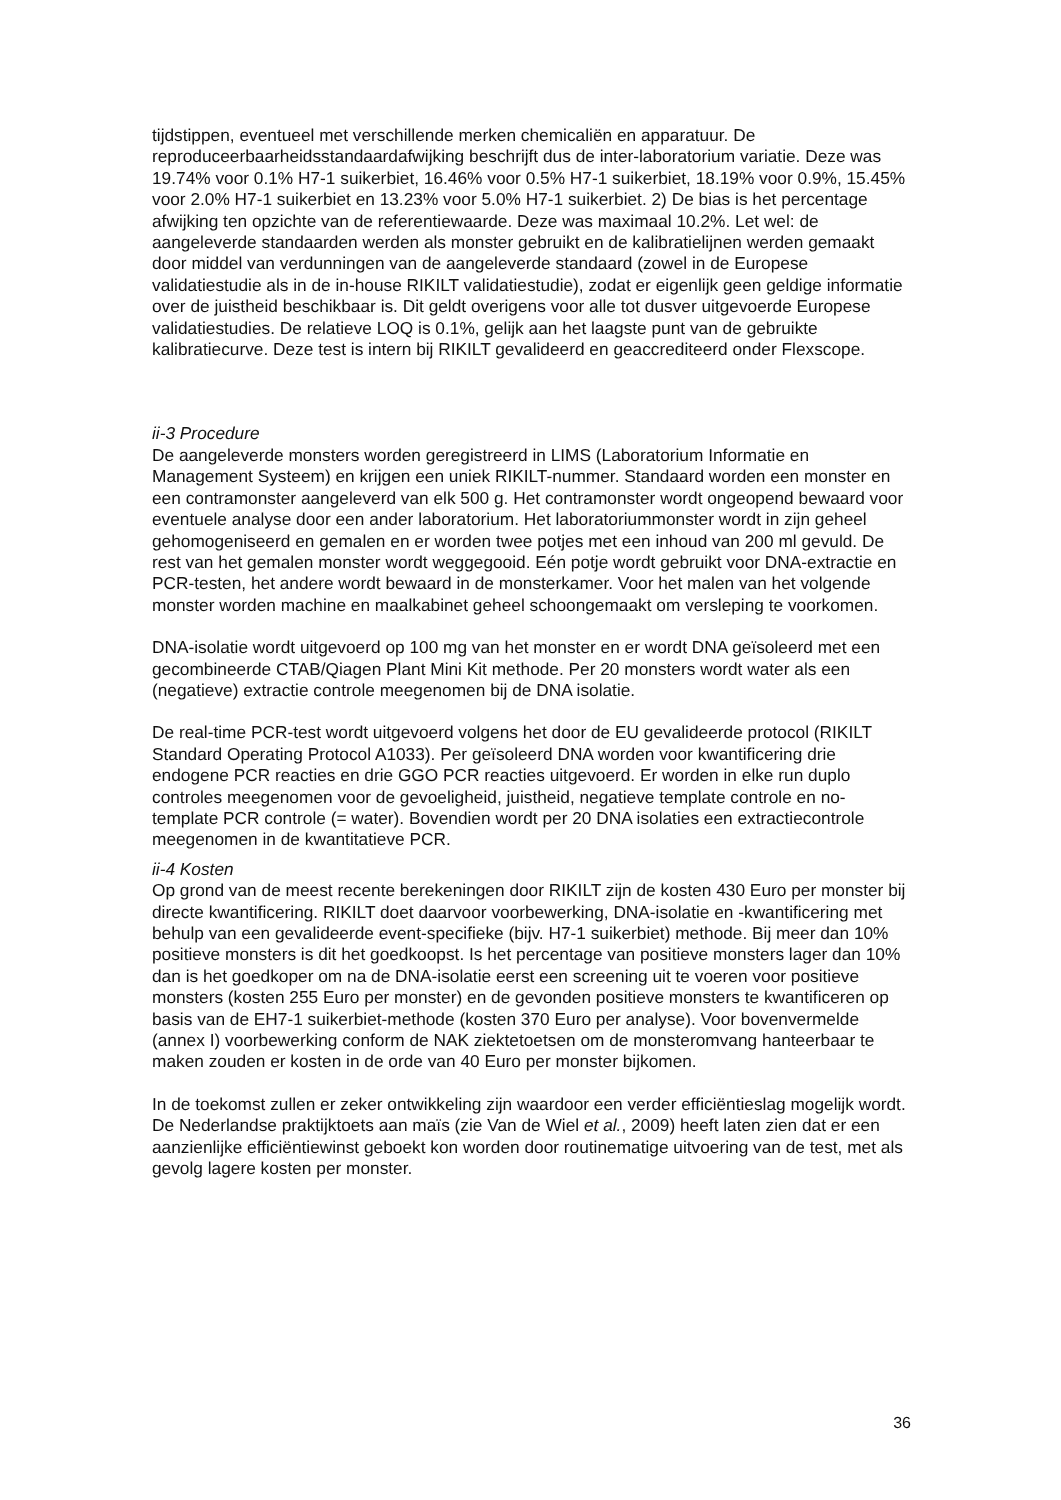tijdstippen, eventueel met verschillende merken chemicaliën en apparatuur. De reproduceerbaarheidsstandaardafwijking beschrijft dus de inter-laboratorium variatie. Deze was 19.74% voor 0.1% H7-1 suikerbiet, 16.46% voor 0.5% H7-1 suikerbiet, 18.19% voor 0.9%, 15.45% voor 2.0% H7-1 suikerbiet en 13.23% voor 5.0% H7-1 suikerbiet. 2) De bias is het percentage afwijking ten opzichte van de referentiewaarde. Deze was maximaal 10.2%. Let wel: de aangeleverde standaarden werden als monster gebruikt en de kalibratielijnen werden gemaakt door middel van verdunningen van de aangeleverde standaard (zowel in de Europese validatiestudie als in de in-house RIKILT validatiestudie), zodat er eigenlijk geen geldige informatie over de juistheid beschikbaar is. Dit geldt overigens voor alle tot dusver uitgevoerde Europese validatiestudies. De relatieve LOQ is 0.1%, gelijk aan het laagste punt van de gebruikte kalibratiecurve. Deze test is intern bij RIKILT gevalideerd en geaccrediteerd onder Flexscope.
ii-3 Procedure
De aangeleverde monsters worden geregistreerd in LIMS (Laboratorium Informatie en Management Systeem) en krijgen een uniek RIKILT-nummer. Standaard worden een monster en een contramonster aangeleverd van elk 500 g. Het contramonster wordt ongeopend bewaard voor eventuele analyse door een ander laboratorium. Het laboratoriummonster wordt in zijn geheel gehomogeniseerd en gemalen en er worden twee potjes met een inhoud van 200 ml gevuld. De rest van het gemalen monster wordt weggegooid. Eén potje wordt gebruikt voor DNA-extractie en PCR-testen, het andere wordt bewaard in de monsterkamer. Voor het malen van het volgende monster worden machine en maalkabinet geheel schoongemaakt om versleping te voorkomen.
DNA-isolatie wordt uitgevoerd op 100 mg van het monster en er wordt DNA geïsoleerd met een gecombineerde CTAB/Qiagen Plant Mini Kit methode. Per 20 monsters wordt water als een (negatieve) extractie controle meegenomen bij de DNA isolatie.
De real-time PCR-test wordt uitgevoerd volgens het door de EU gevalideerde protocol (RIKILT Standard Operating Protocol A1033). Per geïsoleerd DNA worden voor kwantificering drie endogene PCR reacties en drie GGO PCR reacties uitgevoerd. Er worden in elke run duplo controles meegenomen voor de gevoeligheid, juistheid, negatieve template controle en no-template PCR controle (= water). Bovendien wordt per 20 DNA isolaties een extractiecontrole meegenomen in de kwantitatieve PCR.
ii-4 Kosten
Op grond van de meest recente berekeningen door RIKILT zijn de kosten 430 Euro per monster bij directe kwantificering. RIKILT doet daarvoor voorbewerking, DNA-isolatie en -kwantificering met behulp van een gevalideerde event-specifieke (bijv. H7-1 suikerbiet) methode. Bij meer dan 10% positieve monsters is dit het goedkoopst. Is het percentage van positieve monsters lager dan 10% dan is het goedkoper om na de DNA-isolatie eerst een screening uit te voeren voor positieve monsters (kosten 255 Euro per monster) en de gevonden positieve monsters te kwantificeren op basis van de EH7-1 suikerbiet-methode (kosten 370 Euro per analyse). Voor bovenvermelde (annex I) voorbewerking conform de NAK ziektetoetsen om de monsteromvang hanteerbaar te maken zouden er kosten in de orde van 40 Euro per monster bijkomen.
In de toekomst zullen er zeker ontwikkeling zijn waardoor een verder efficiëntieslag mogelijk wordt. De Nederlandse praktijktoets aan maïs (zie Van de Wiel et al., 2009) heeft laten zien dat er een aanzienlijke efficiëntiewinst geboekt kon worden door routinematige uitvoering van de test, met als gevolg lagere kosten per monster.
36